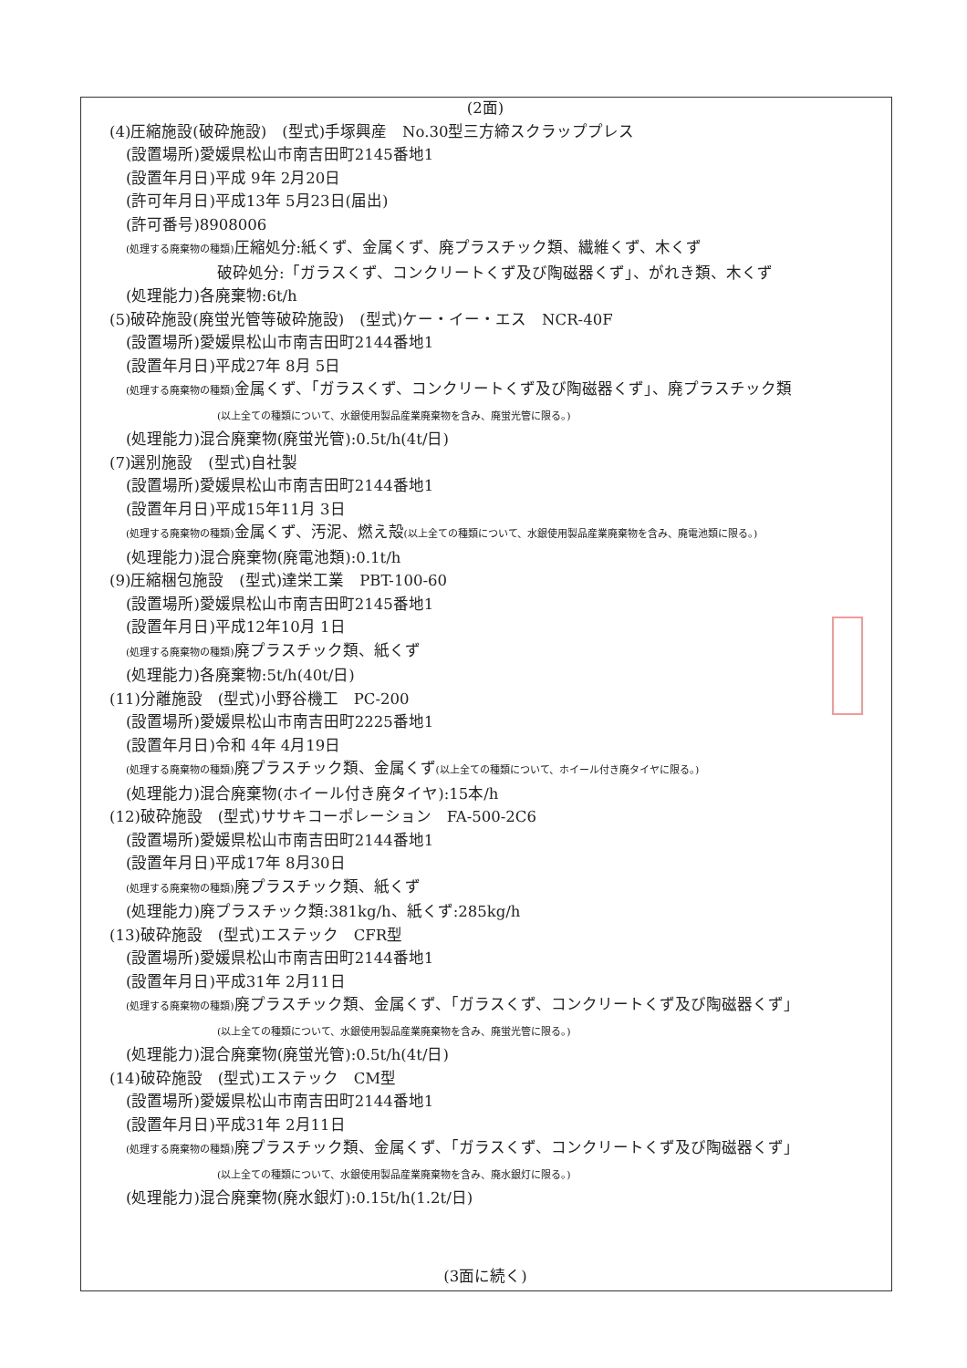(2面)
(4)圧縮施設(破砕施設)　(型式)手塚興産　No.30型三方締スクラッププレス
(設置場所)愛媛県松山市南吉田町2145番地1
(設置年月日)平成 9年 2月20日
(許可年月日)平成13年 5月23日(届出)
(許可番号)8908006
(処理する廃棄物の種類) 圧縮処分:紙くず、金属くず、廃プラスチック類、繊維くず、木くず
破砕処分:「ガラスくず、コンクリートくず及び陶磁器くず」、がれき類、木くず
(処理能力)各廃棄物:6t/h
(5)破砕施設(廃蛍光管等破砕施設)　(型式)ケー・イー・エス　NCR-40F
(設置場所)愛媛県松山市南吉田町2144番地1
(設置年月日)平成27年 8月 5日
(処理する廃棄物の種類) 金属くず、「ガラスくず、コンクリートくず及び陶磁器くず」、廃プラスチック類
(以上全ての種類について、水銀使用製品産業廃棄物を含み、廃蛍光管に限る。)
(処理能力)混合廃棄物(廃蛍光管):0.5t/h(4t/日)
(7)選別施設　(型式)自社製
(設置場所)愛媛県松山市南吉田町2144番地1
(設置年月日)平成15年11月 3日
(処理する廃棄物の種類) 金属くず、汚泥、燃え殻(以上全ての種類について、水銀使用製品産業廃棄物を含み、廃電池類に限る。)
(処理能力)混合廃棄物(廃電池類):0.1t/h
(9)圧縮梱包施設　(型式)達栄工業　PBT-100-60
(設置場所)愛媛県松山市南吉田町2145番地1
(設置年月日)平成12年10月 1日
(処理する廃棄物の種類) 廃プラスチック類、紙くず
(処理能力)各廃棄物:5t/h(40t/日)
(11)分離施設　(型式)小野谷機工　PC-200
(設置場所)愛媛県松山市南吉田町2225番地1
(設置年月日)令和 4年 4月19日
(処理する廃棄物の種類) 廃プラスチック類、金属くず(以上全ての種類について、ホイール付き廃タイヤに限る。)
(処理能力)混合廃棄物(ホイール付き廃タイヤ):15本/h
(12)破砕施設　(型式)ササキコーポレーション　FA-500-2C6
(設置場所)愛媛県松山市南吉田町2144番地1
(設置年月日)平成17年 8月30日
(処理する廃棄物の種類) 廃プラスチック類、紙くず
(処理能力)廃プラスチック類:381kg/h、紙くず:285kg/h
(13)破砕施設　(型式)エステック　CFR型
(設置場所)愛媛県松山市南吉田町2144番地1
(設置年月日)平成31年 2月11日
(処理する廃棄物の種類) 廃プラスチック類、金属くず、「ガラスくず、コンクリートくず及び陶磁器くず」
(以上全ての種類について、水銀使用製品産業廃棄物を含み、廃蛍光管に限る。)
(処理能力)混合廃棄物(廃蛍光管):0.5t/h(4t/日)
(14)破砕施設　(型式)エステック　CM型
(設置場所)愛媛県松山市南吉田町2144番地1
(設置年月日)平成31年 2月11日
(処理する廃棄物の種類) 廃プラスチック類、金属くず、「ガラスくず、コンクリートくず及び陶磁器くず」
(以上全ての種類について、水銀使用製品産業廃棄物を含み、廃水銀灯に限る。)
(処理能力)混合廃棄物(廃水銀灯):0.15t/h(1.2t/日)
(3面に続く)